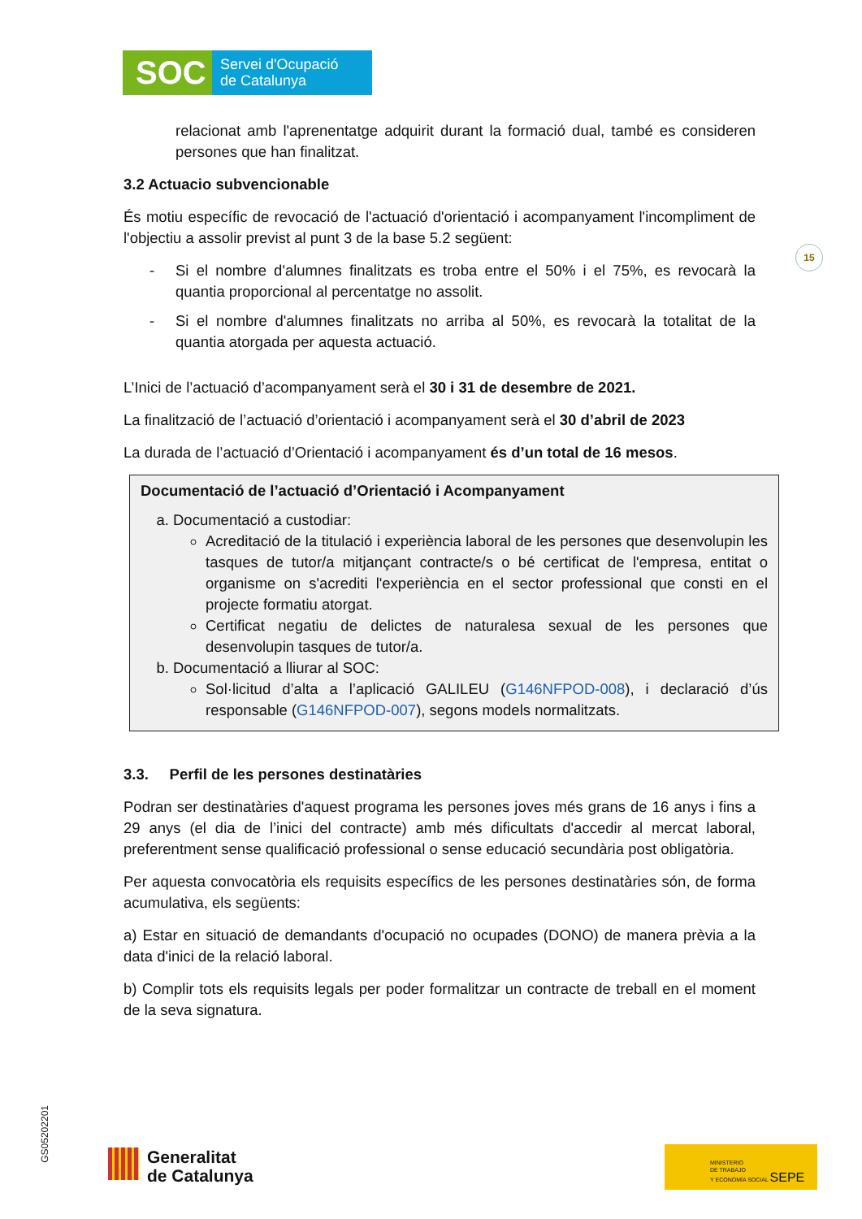SOC
Servei d'Ocupació
de Catalunya
15
relacionat amb l'aprenentatge adquirit durant la formació dual, també es consideren persones que han finalitzat.
3.2 Actuacio subvencionable
És motiu específic de revocació de l'actuació d'orientació i acompanyament l'incompliment de l'objectiu a assolir previst al punt 3 de la base 5.2 següent:
- Si el nombre d'alumnes finalitzats es troba entre el 50% i el 75%, es revocarà la quantia proporcional al percentatge no assolit.
- Si el nombre d'alumnes finalitzats no arriba al 50%, es revocarà la totalitat de la quantia atorgada per aquesta actuació.
L’Inici de l’actuació d’acompanyament serà el 30 i 31 de desembre de 2021.
La finalització de l’actuació d’orientació i acompanyament serà el 30 d’abril de 2023
La durada de l’actuació d’Orientació i acompanyament és d’un total de 16 mesos.
Documentació de l’actuació d’Orientació i Acompanyament
a. Documentació a custodiar:
Acreditació de la titulació i experiència laboral de les persones que desenvolupin les tasques de tutor/a mitjançant contracte/s o bé certificat de l'empresa, entitat o organisme on s'acrediti l'experiència en el sector professional que consti en el projecte formatiu atorgat.
Certificat negatiu de delictes de naturalesa sexual de les persones que desenvolupin tasques de tutor/a.
b. Documentació a lliurar al SOC:
Sol·licitud d’alta a l’aplicació GALILEU (G146NFPOD-008), i declaració d’ús responsable (G146NFPOD-007), segons models normalitzats.
3.3. Perfil de les persones destinatàries
Podran ser destinatàries d'aquest programa les persones joves més grans de 16 anys i fins a 29 anys (el dia de l’inici del contracte) amb més dificultats d'accedir al mercat laboral, preferentment sense qualificació professional o sense educació secundària post obligatòria.
Per aquesta convocatòria els requisits específics de les persones destinatàries són, de forma acumulativa, els següents:
a) Estar en situació de demandants d'ocupació no ocupades (DONO) de manera prèvia a la data d'inici de la relació laboral.
b) Complir tots els requisits legals per poder formalitzar un contracte de treball en el moment de la seva signatura.
GS05202201
Generalitat
de Catalunya
MINISTERIO
DE TRABAJO
Y ECONOMÍA SOCIAL SEPE